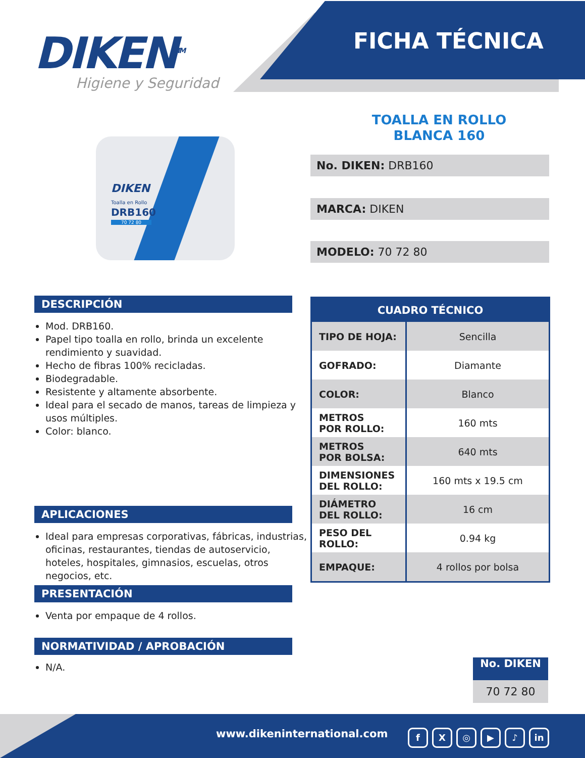DIKEN<sup>TM</sup>
Higiene y Seguridad
FICHA TÉCNICA
DIKEN
Toalla en Rollo
DRB160
70 72 80
TOALLA EN ROLLO
BLANCA 160
No. DIKEN: DRB160
MARCA: DIKEN
MODELO: 70 72 80
DESCRIPCIÓN
Mod. DRB160.
Papel tipo toalla en rollo, brinda un excelente rendimiento y suavidad.
Hecho de fibras 100% recicladas.
Biodegradable.
Resistente y altamente absorbente.
Ideal para el secado de manos, tareas de limpieza y usos múltiples.
Color: blanco.
APLICACIONES
Ideal para empresas corporativas, fábricas, industrias, oficinas, restaurantes, tiendas de autoservicio, hoteles, hospitales, gimnasios, escuelas, otros negocios, etc.
PRESENTACIÓN
Venta por empaque de 4 rollos.
NORMATIVIDAD / APROBACIÓN
N/A.
| CUADRO TÉCNICO | |
| --- | --- |
| TIPO DE HOJA: | Sencilla |
| GOFRADO: | Diamante |
| COLOR: | Blanco |
| METROS POR ROLLO: | 160 mts |
| METROS POR BOLSA: | 640 mts |
| DIMENSIONES DEL ROLLO: | 160 mts x 19.5 cm |
| DIÁMETRO DEL ROLLO: | 16 cm |
| PESO DEL ROLLO: | 0.94 kg |
| EMPAQUE: | 4 rollos por bolsa |
No. DIKEN
70 72 80
www.dikeninternational.com fX ◎ ▶ ♪ in